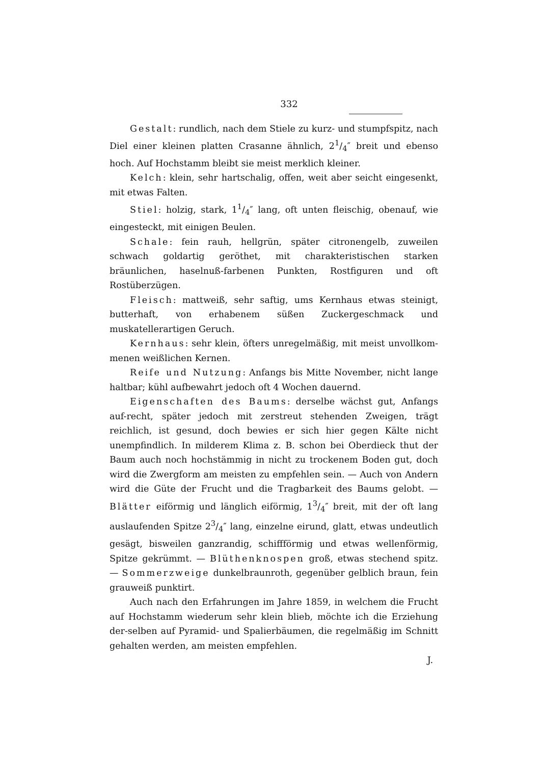332
Gestalt: rundlich, nach dem Stiele zu kurz- und stumpfspitz, nach Diel einer kleinen platten Crasanne ähnlich, 21/4″ breit und ebenso hoch. Auf Hochstamm bleibt sie meist merklich kleiner.
Kelch: klein, sehr hartschalig, offen, weit aber seicht eingesenkt, mit etwas Falten.
Stiel: holzig, stark, 11/4″ lang, oft unten fleischig, obenauf, wie eingesteckt, mit einigen Beulen.
Schale: fein rauh, hellgrün, später citronengelb, zuweilen schwach goldartig geröthet, mit charakteristischen starken bräunlichen, haselnuß-farbenen Punkten, Rostfiguren und oft Rostüberzügen.
Fleisch: mattweiß, sehr saftig, ums Kernhaus etwas steinigt, butterhaft, von erhabenem süßen Zuckergeschmack und muskatellerartigen Geruch.
Kernhaus: sehr klein, öfters unregelmäßig, mit meist unvollkom-menen weißlichen Kernen.
Reife und Nutzung: Anfangs bis Mitte November, nicht lange haltbar; kühl aufbewahrt jedoch oft 4 Wochen dauernd.
Eigenschaften des Baums: derselbe wächst gut, Anfangs auf-recht, später jedoch mit zerstreut stehenden Zweigen, trägt reichlich, ist gesund, doch bewies er sich hier gegen Kälte nicht unempfindlich. In milderem Klima z. B. schon bei Oberdieck thut der Baum auch noch hochstämmig in nicht zu trockenem Boden gut, doch wird die Zwergform am meisten zu empfehlen sein. — Auch von Andern wird die Güte der Frucht und die Tragbarkeit des Baums gelobt. — Blätter eiförmig und länglich eiförmig, 13/4″ breit, mit der oft lang auslaufenden Spitze 23/4″ lang, einzelne eirund, glatt, etwas undeutlich gesägt, bisweilen ganzrandig, schiffförmig und etwas wellenförmig, Spitze gekrümmt. — Blüthenknospen groß, etwas stechend spitz. — Sommerzweige dunkelbraunroth, gegenüber gelblich braun, fein grauweiß punktirt.
Auch nach den Erfahrungen im Jahre 1859, in welchem die Frucht auf Hochstamm wiederum sehr klein blieb, möchte ich die Erziehung der-selben auf Pyramid- und Spalierbäumen, die regelmäßig im Schnitt gehalten werden, am meisten empfehlen.
J.